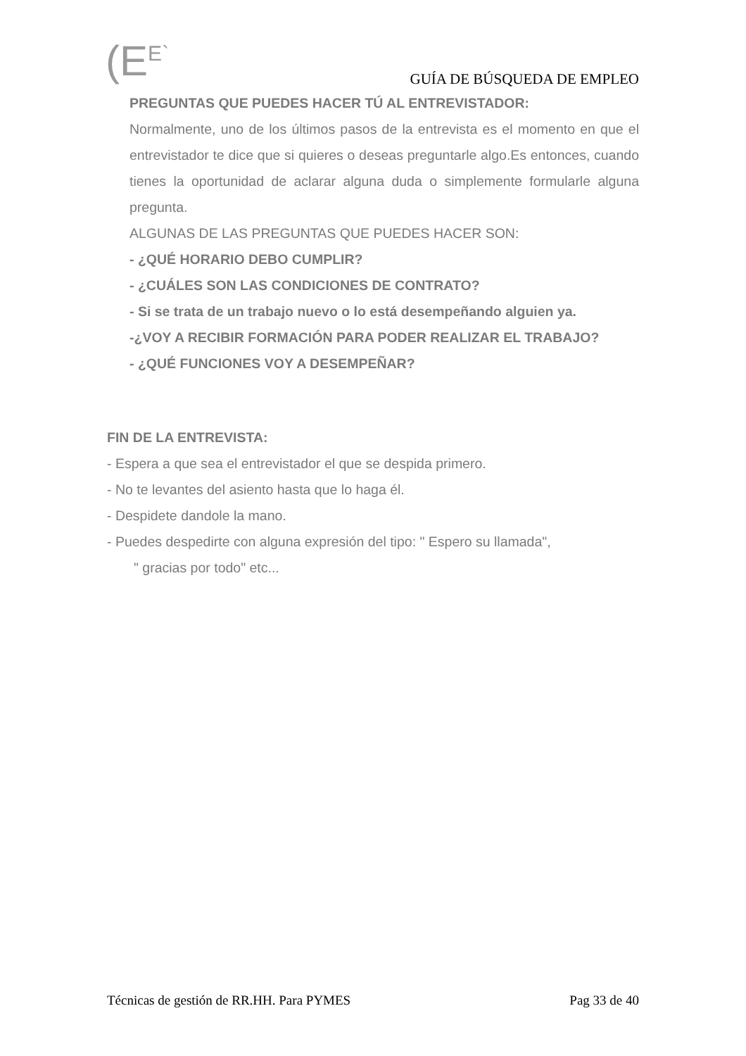(E<sup>E`</sup>
GUÍA DE BÚSQUEDA DE EMPLEO
PREGUNTAS QUE PUEDES HACER TÚ AL ENTREVISTADOR:
Normalmente, uno de los últimos pasos de la entrevista es el momento en que el entrevistador te dice que si quieres o deseas preguntarle algo.Es entonces, cuando tienes la oportunidad de aclarar alguna duda o simplemente formularle alguna pregunta.
ALGUNAS DE LAS PREGUNTAS QUE PUEDES HACER SON:
- ¿QUÉ HORARIO DEBO CUMPLIR?
- ¿CUÁLES SON LAS CONDICIONES DE CONTRATO?
- Si se trata de un trabajo nuevo o lo está desempeñando alguien ya.
-¿VOY A RECIBIR FORMACIÓN PARA PODER REALIZAR EL TRABAJO?
- ¿QUÉ FUNCIONES VOY A DESEMPEÑAR?
FIN DE LA ENTREVISTA:
- Espera a que sea el entrevistador el que se despida primero.
- No te levantes del asiento hasta que lo haga él.
- Despidete dandole la mano.
- Puedes despedirte con alguna expresión del tipo: " Espero su llamada",
" gracias por todo" etc...
Técnicas de gestión de RR.HH. Para PYMES Pag 33 de 40